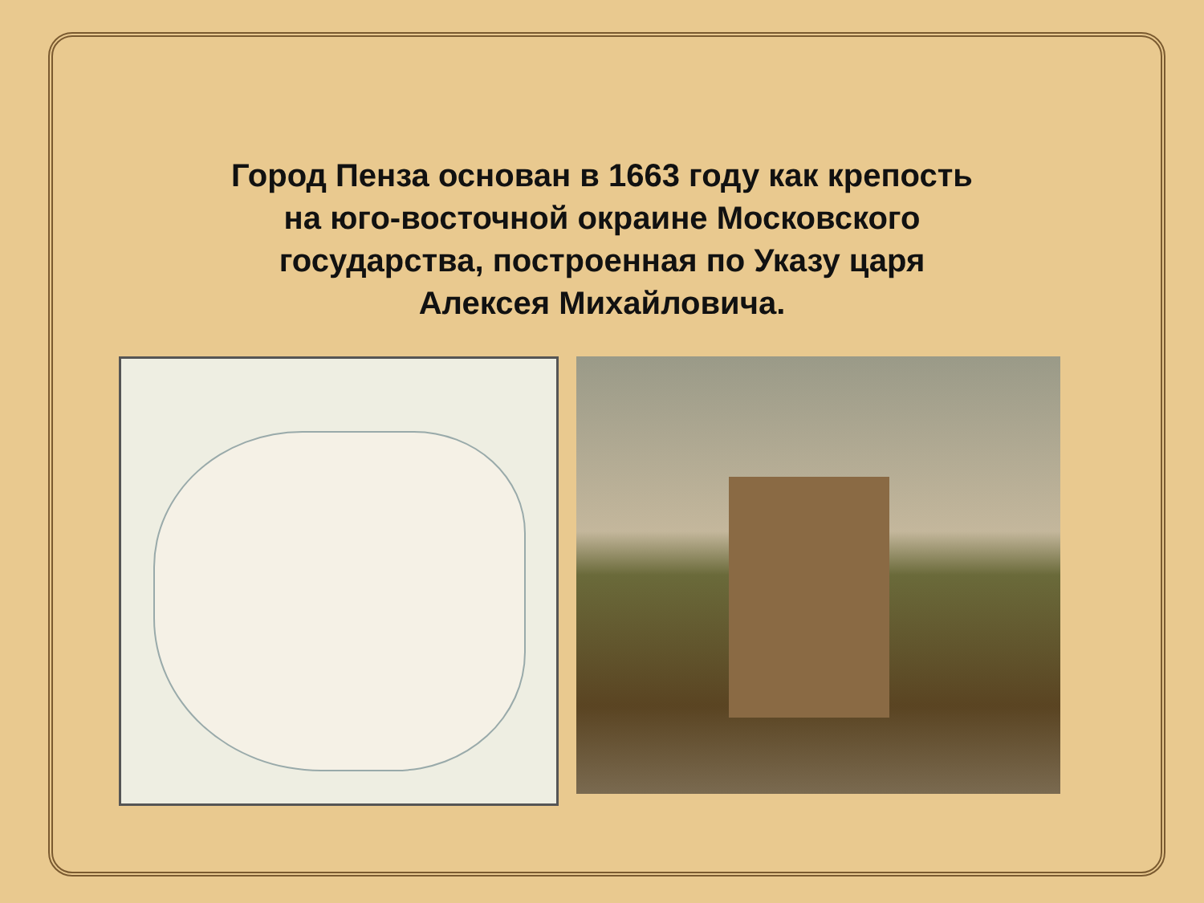Город Пенза основан в 1663 году как крепость
на юго-восточной окраине Московского
государства, построенная по Указу царя
Алексея Михайловича.